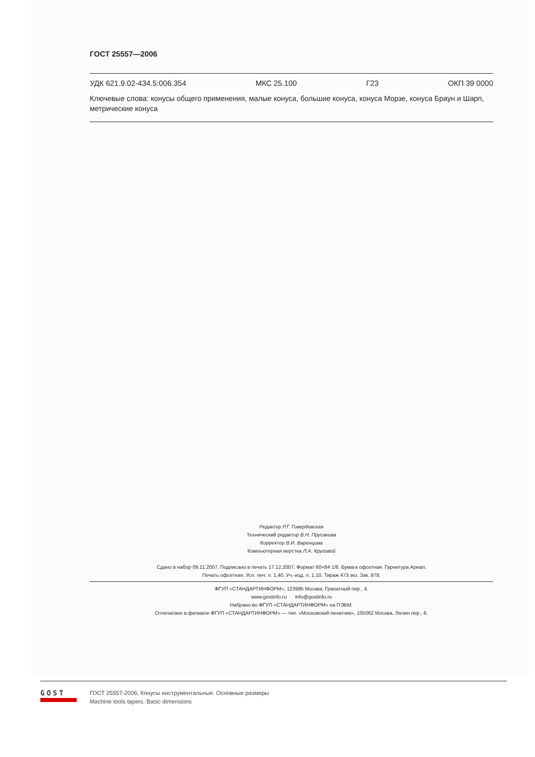ГОСТ 25557—2006
УДК 621.9.02-434.5:006.354 МКС 25.100 Г23 ОКП 39 0000
Ключевые слова: конусы общего применения, малые конуса, большие конуса, конуса Морзе, конуса Браун и Шарп, метрические конуса
Редактор Р.Г. Говердовская
Технический редактор В.Н. Прусакова
Корректор В.И. Варенцова
Компьютерная верстка Л.А. Круговой
Сдано в набор 09.11.2007. Подписано в печать 17.12.2007. Формат 60×84 1/8. Бумага офсетная. Гарнитура Ариал.
Печать офсетная. Усл. печ. л. 1,40. Уч.-изд. л. 1,10. Тираж 473 экз. Зак. 878.
ФГУП «СТАНДАРТИНФОРМ», 123995 Москва, Гранатный пер., 4.
www.gostinfo.ru info@gostinfo.ru
Набрано во ФГУП «СТАНДАРТИНФОРМ» на ПЭВМ.
Отпечатано в филиале ФГУП «СТАНДАРТИНФОРМ» — тип. «Московский печатник», 105062 Москва, Лялин пер., 6.
GOST
ГОСТ 25557-2006, Конусы инструментальные. Основные размеры
Machine tools tapers. Basic dimensions